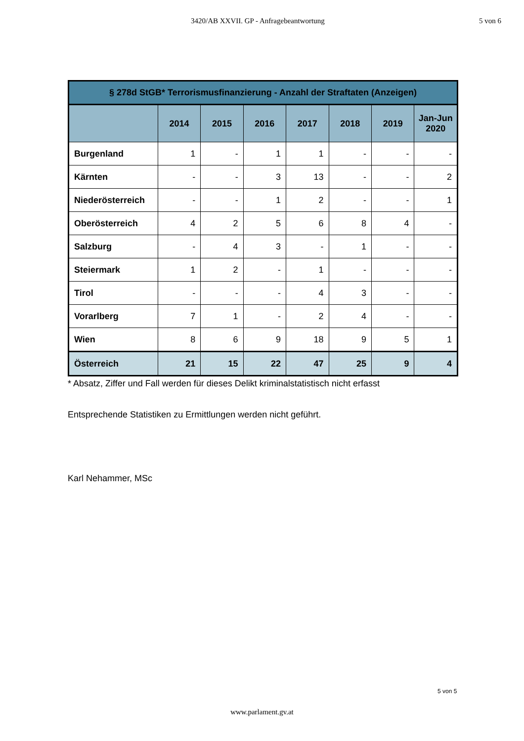3420/AB XXVII. GP - Anfragebeantwortung 5 von 6
| § 278d StGB* Terrorismusfinanzierung - Anzahl der Straftaten (Anzeigen) | | | | | | | |
| --- | --- | --- | --- | --- | --- | --- | --- |
| | 2014 | 2015 | 2016 | 2017 | 2018 | 2019 | Jan-Jun 2020 |
| Burgenland | 1 | - | 1 | 1 | - | - | - |
| Kärnten | - | - | 3 | 13 | - | - | 2 |
| Niederösterreich | - | - | 1 | 2 | - | - | 1 |
| Oberösterreich | 4 | 2 | 5 | 6 | 8 | 4 | - |
| Salzburg | - | 4 | 3 | - | 1 | - | - |
| Steiermark | 1 | 2 | - | 1 | - | - | - |
| Tirol | - | - | - | 4 | 3 | - | - |
| Vorarlberg | 7 | 1 | - | 2 | 4 | - | - |
| Wien | 8 | 6 | 9 | 18 | 9 | 5 | 1 |
| Österreich | 21 | 15 | 22 | 47 | 25 | 9 | 4 |
* Absatz, Ziffer und Fall werden für dieses Delikt kriminalstatistisch nicht erfasst
Entsprechende Statistiken zu Ermittlungen werden nicht geführt.
Karl Nehammer, MSc
5 von 5
www.parlament.gv.at